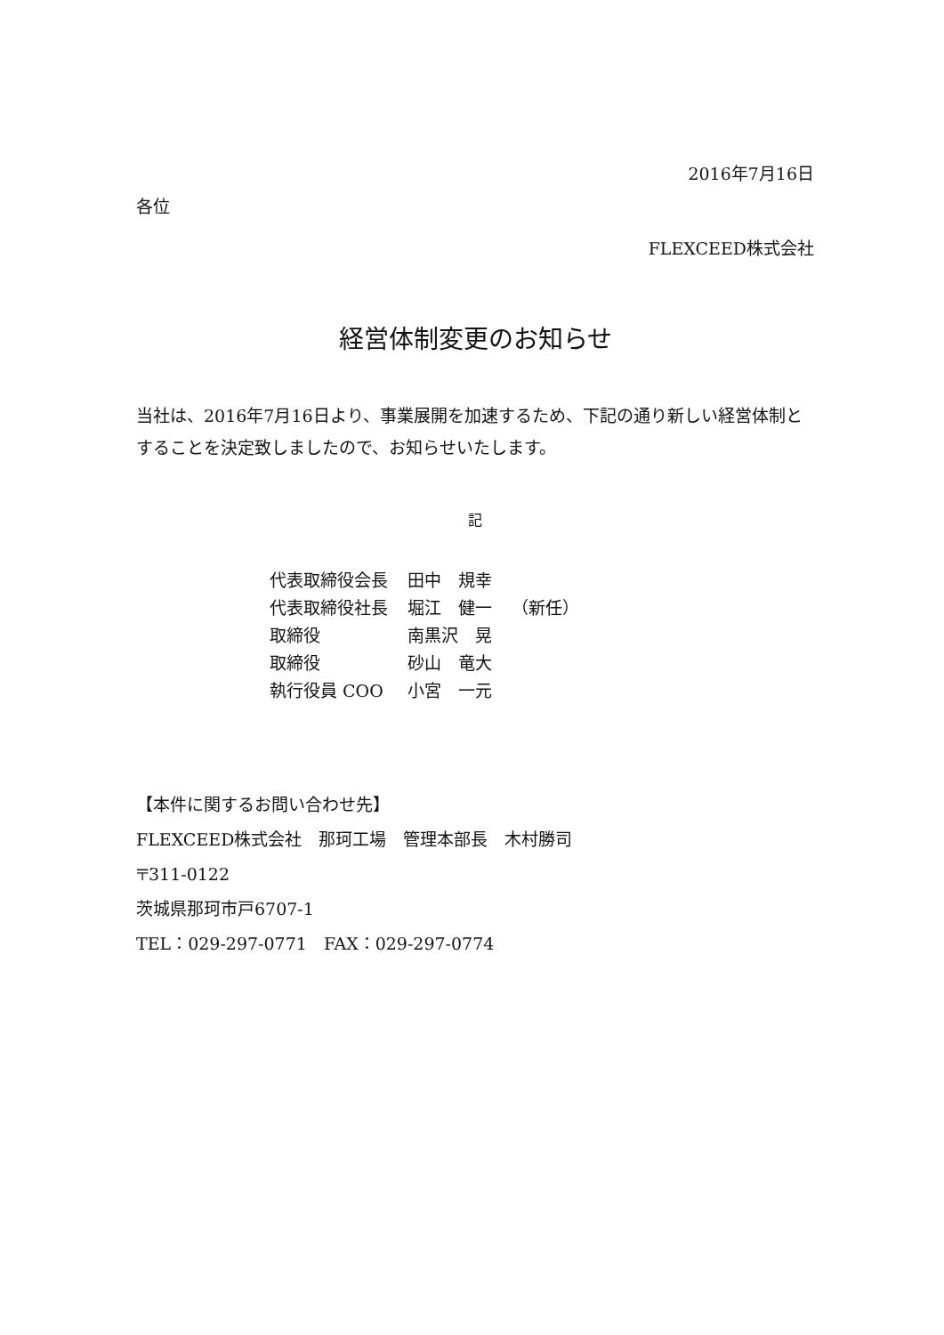2016年7月16日
各位
FLEXCEED株式会社
経営体制変更のお知らせ
当社は、2016年7月16日より、事業展開を加速するため、下記の通り新しい経営体制とすることを決定致しましたので、お知らせいたします。
記
| 代表取締役会長 | 田中 規幸 | |
| 代表取締役社長 | 堀江 健一 | （新任） |
| 取締役 | 南黒沢 晃 | |
| 取締役 | 砂山 竜大 | |
| 執行役員 COO | 小宮 一元 | |
【本件に関するお問い合わせ先】
FLEXCEED株式会社　那珂工場　管理本部長　木村勝司
〒311-0122
茨城県那珂市戸6707-1
TEL：029-297-0771　FAX：029-297-0774